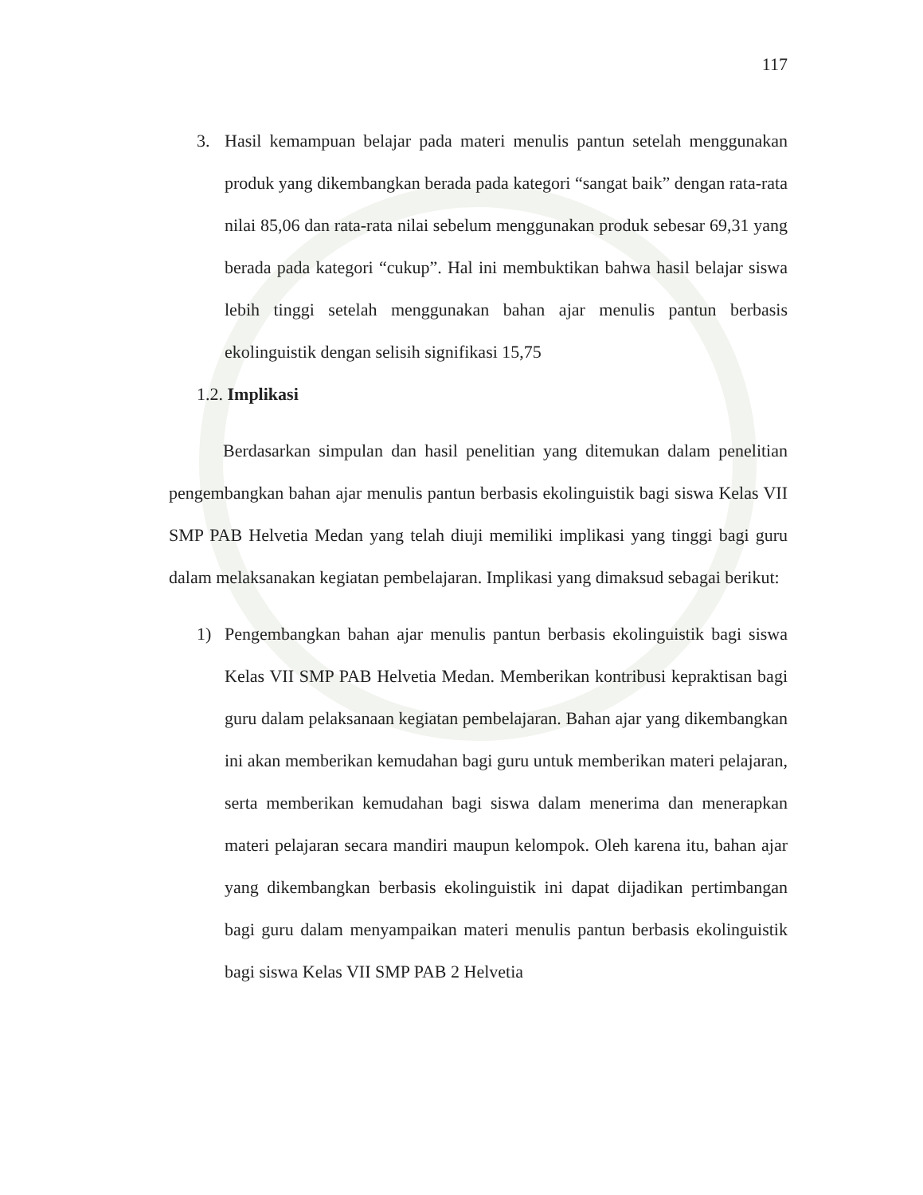117
3. Hasil kemampuan belajar pada materi menulis pantun setelah menggunakan produk yang dikembangkan berada pada kategori “sangat baik” dengan rata-rata nilai 85,06 dan rata-rata nilai sebelum menggunakan produk sebesar 69,31 yang berada pada kategori “cukup”. Hal ini membuktikan bahwa hasil belajar siswa lebih tinggi setelah menggunakan bahan ajar menulis pantun berbasis ekolinguistik dengan selisih signifikasi 15,75
1.2. Implikasi
Berdasarkan simpulan dan hasil penelitian yang ditemukan dalam penelitian pengembangkan bahan ajar menulis pantun berbasis ekolinguistik bagi siswa Kelas VII SMP PAB Helvetia Medan yang telah diuji memiliki implikasi yang tinggi bagi guru dalam melaksanakan kegiatan pembelajaran. Implikasi yang dimaksud sebagai berikut:
1) Pengembangkan bahan ajar menulis pantun berbasis ekolinguistik bagi siswa Kelas VII SMP PAB Helvetia Medan. Memberikan kontribusi kepraktisan bagi guru dalam pelaksanaan kegiatan pembelajaran. Bahan ajar yang dikembangkan ini akan memberikan kemudahan bagi guru untuk memberikan materi pelajaran, serta memberikan kemudahan bagi siswa dalam menerima dan menerapkan materi pelajaran secara mandiri maupun kelompok. Oleh karena itu, bahan ajar yang dikembangkan berbasis ekolinguistik ini dapat dijadikan pertimbangan bagi guru dalam menyampaikan materi menulis pantun berbasis ekolinguistik bagi siswa Kelas VII SMP PAB 2 Helvetia